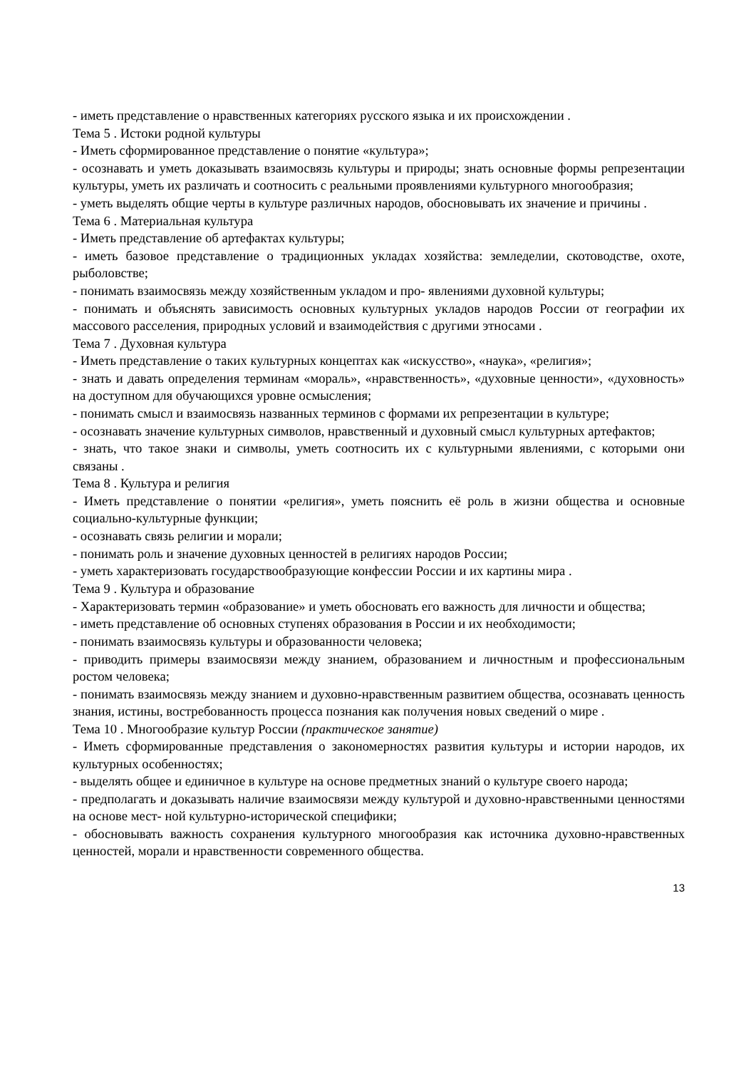- иметь представление о нравственных категориях русского языка и их происхождении .
Тема 5 . Истоки родной культуры
- Иметь сформированное представление о понятие «культура»;
- осознавать и уметь доказывать взаимосвязь культуры и природы; знать основные формы репрезентации культуры, уметь их различать и соотносить с реальными проявлениями культурного многообразия;
- уметь выделять общие черты в культуре различных народов, обосновывать их значение и причины .
Тема 6 . Материальная культура
- Иметь представление об артефактах культуры;
- иметь базовое представление о традиционных укладах хозяйства: земледелии, скотоводстве, охоте, рыболовстве;
- понимать взаимосвязь между хозяйственным укладом и про- явлениями духовной культуры;
- понимать и объяснять зависимость основных культурных укладов народов России от географии их массового расселения, природных условий и взаимодействия с другими этносами .
Тема 7 . Духовная культура
- Иметь представление о таких культурных концептах как «искусство», «наука», «религия»;
- знать и давать определения терминам «мораль», «нравственность», «духовные ценности», «духовность» на доступном для обучающихся уровне осмысления;
- понимать смысл и взаимосвязь названных терминов с формами их репрезентации в культуре;
- осознавать значение культурных символов, нравственный и духовный смысл культурных артефактов;
- знать, что такое знаки и символы, уметь соотносить их с культурными явлениями, с которыми они связаны .
Тема 8 . Культура и религия
- Иметь представление о понятии «религия», уметь пояснить её роль в жизни общества и основные социально-культурные функции;
- осознавать связь религии и морали;
- понимать роль и значение духовных ценностей в религиях народов России;
- уметь характеризовать государствообразующие конфессии России и их картины мира .
Тема 9 . Культура и образование
- Характеризовать термин «образование» и уметь обосновать его важность для личности и общества;
- иметь представление об основных ступенях образования в России и их необходимости;
- понимать взаимосвязь культуры и образованности человека;
- приводить примеры взаимосвязи между знанием, образованием и личностным и профессиональным ростом человека;
- понимать взаимосвязь между знанием и духовно-нравственным развитием общества, осознавать ценность знания, истины, востребованность процесса познания как получения новых сведений о мире .
Тема 10 . Многообразие культур России (практическое занятие)
- Иметь сформированные представления о закономерностях развития культуры и истории народов, их культурных особенностях;
- выделять общее и единичное в культуре на основе предметных знаний о культуре своего народа;
- предполагать и доказывать наличие взаимосвязи между культурой и духовно-нравственными ценностями на основе мест- ной культурно-исторической специфики;
- обосновывать важность сохранения культурного многообразия как источника духовно-нравственных ценностей, морали и нравственности современного общества.
13